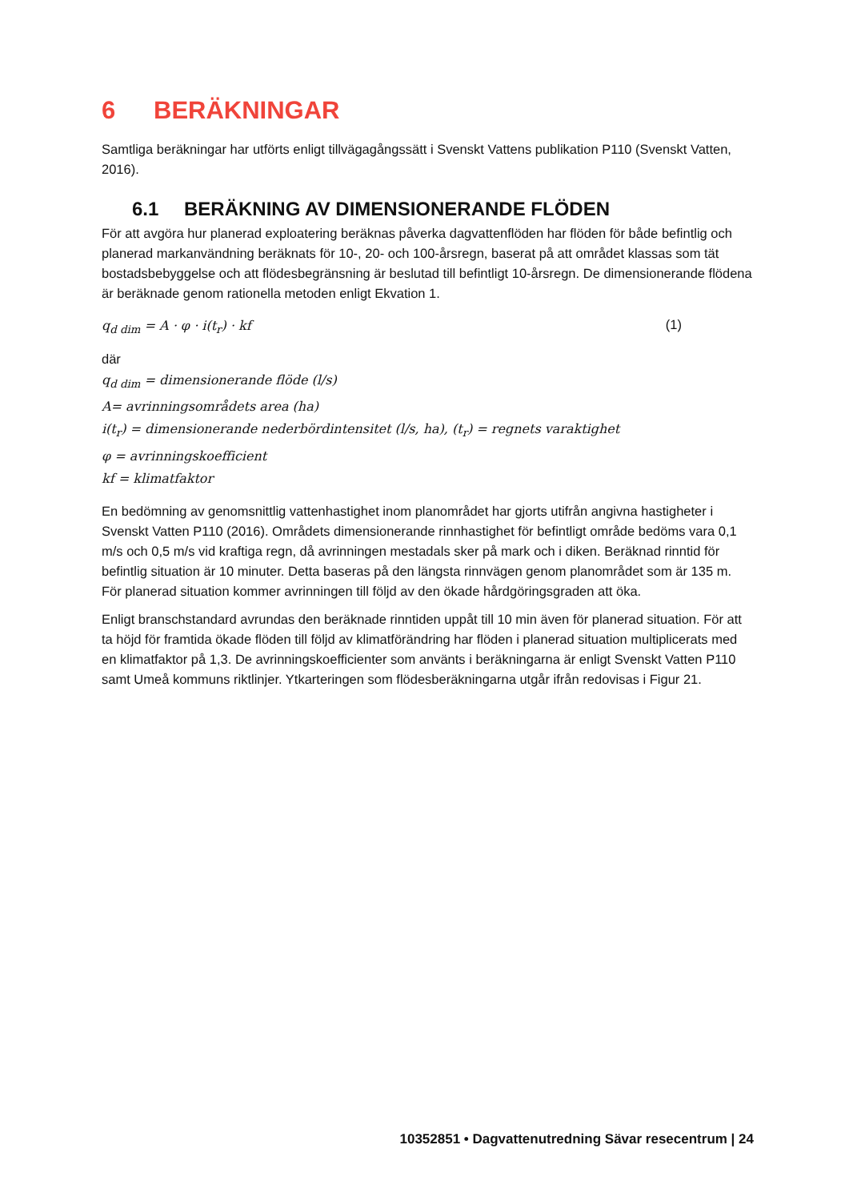6 BERÄKNINGAR
Samtliga beräkningar har utförts enligt tillvägagångssätt i Svenskt Vattens publikation P110 (Svenskt Vatten, 2016).
6.1 BERÄKNING AV DIMENSIONERANDE FLÖDEN
För att avgöra hur planerad exploatering beräknas påverka dagvattenflöden har flöden för både befintlig och planerad markanvändning beräknats för 10-, 20- och 100-årsregn, baserat på att området klassas som tät bostadsbebyggelse och att flödesbegränsning är beslutad till befintligt 10-årsregn. De dimensionerande flödena är beräknade genom rationella metoden enligt Ekvation 1.
q<sub>d dim</sub> = A · φ · i(t<sub>r</sub>) · kf (1)
där
q<sub>d dim</sub> = dimensionerande flöde (l/s)
A= avrinningsområdets area (ha)
i(t<sub>r</sub>) = dimensionerande nederbördintensitet (l/s, ha), (t<sub>r</sub>) = regnets varaktighet
φ = avrinningskoefficient
kf = klimatfaktor
En bedömning av genomsnittlig vattenhastighet inom planområdet har gjorts utifrån angivna hastigheter i Svenskt Vatten P110 (2016). Områdets dimensionerande rinnhastighet för befintligt område bedöms vara 0,1 m/s och 0,5 m/s vid kraftiga regn, då avrinningen mestadals sker på mark och i diken. Beräknad rinntid för befintlig situation är 10 minuter. Detta baseras på den längsta rinnvägen genom planområdet som är 135 m. För planerad situation kommer avrinningen till följd av den ökade hårdgöringsgraden att öka.
Enligt branschstandard avrundas den beräknade rinntiden uppåt till 10 min även för planerad situation. För att ta höjd för framtida ökade flöden till följd av klimatförändring har flöden i planerad situation multiplicerats med en klimatfaktor på 1,3. De avrinningskoefficienter som använts i beräkningarna är enligt Svenskt Vatten P110 samt Umeå kommuns riktlinjer. Ytkarteringen som flödesberäkningarna utgår ifrån redovisas i Figur 21.
10352851 • Dagvattenutredning Sävar resecentrum | 24